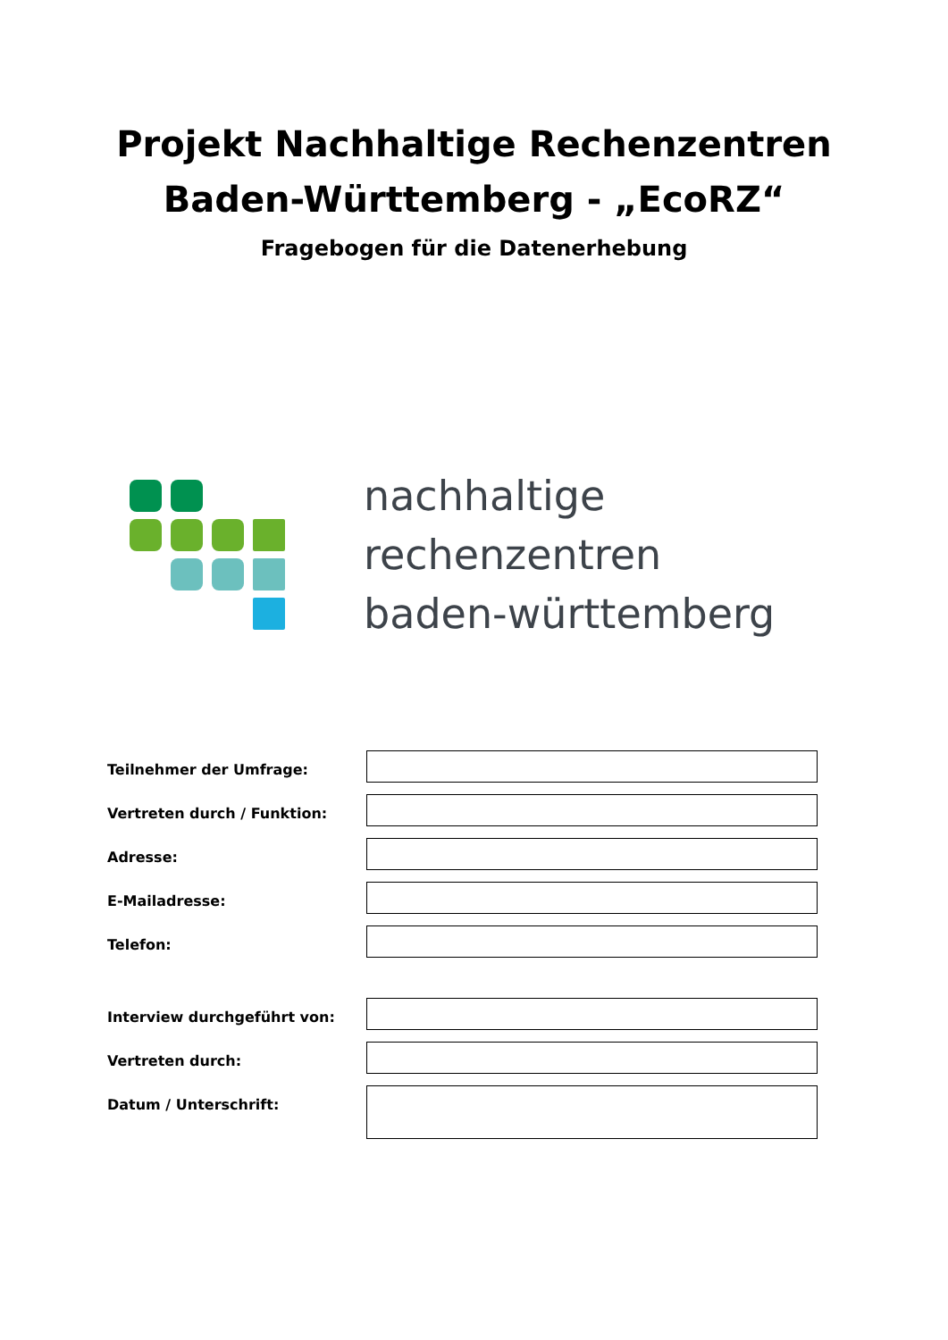Projekt Nachhaltige Rechenzentren
Baden-Württemberg - „EcoRZ“
Fragebogen für die Datenerhebung
nachhaltige
rechenzentren
baden-württemberg
Teilnehmer der Umfrage:
Vertreten durch / Funktion:
Adresse:
E-Mailadresse:
Telefon:
Interview durchgeführt von:
Vertreten durch:
Datum / Unterschrift: